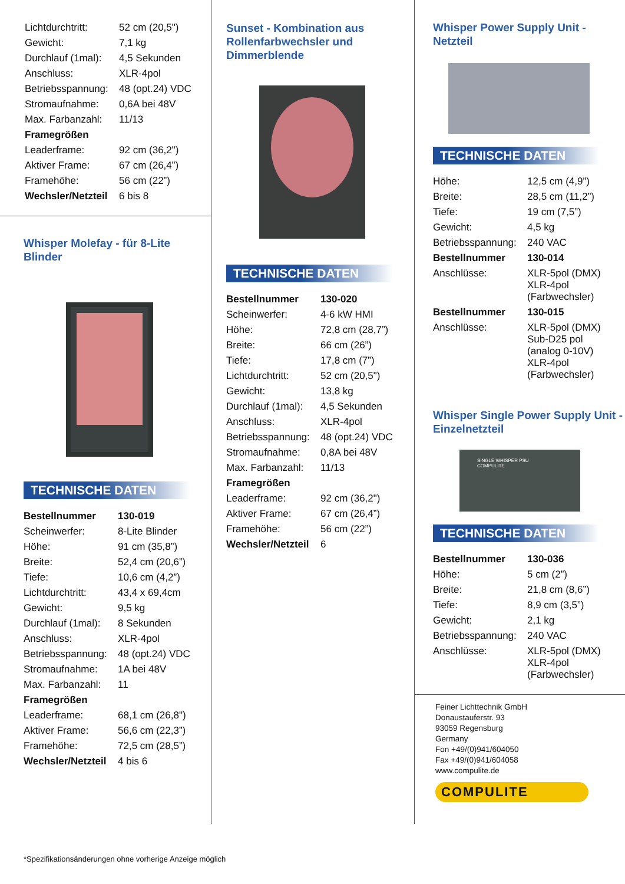| Lichtdurchtritt: | 52 cm (20,5") |
| Gewicht: | 7,1 kg |
| Durchlauf (1mal): | 4,5 Sekunden |
| Anschluss: | XLR-4pol |
| Betriebsspannung: | 48 (opt.24) VDC |
| Stromaufnahme: | 0,6A bei 48V |
| Max. Farbanzahl: | 11/13 |
| Framegrößen | |
| Leaderframe: | 92 cm (36,2") |
| Aktiver Frame: | 67 cm (26,4”) |
| Framehöhe: | 56 cm (22”) |
| Wechsler/Netzteil | 6 bis 8 |
Whisper Molefay - für 8-Lite Blinder
TECHNISCHE DATEN
| Bestellnummer | 130-019 |
| Scheinwerfer: | 8-Lite Blinder |
| Höhe: | 91 cm (35,8”) |
| Breite: | 52,4 cm (20,6”) |
| Tiefe: | 10,6 cm (4,2”) |
| Lichtdurchtritt: | 43,4 x 69,4cm |
| Gewicht: | 9,5 kg |
| Durchlauf (1mal): | 8 Sekunden |
| Anschluss: | XLR-4pol |
| Betriebsspannung: | 48 (opt.24) VDC |
| Stromaufnahme: | 1A bei 48V |
| Max. Farbanzahl: | 11 |
| Framegrößen | |
| Leaderframe: | 68,1 cm (26,8") |
| Aktiver Frame: | 56,6 cm (22,3”) |
| Framehöhe: | 72,5 cm (28,5”) |
| Wechsler/Netzteil | 4 bis 6 |
Sunset - Kombination aus
Rollenfarbwechsler und
Dimmerblende
TECHNISCHE DATEN
| Bestellnummer | 130-020 |
| Scheinwerfer: | 4-6 kW HMI |
| Höhe: | 72,8 cm (28,7”) |
| Breite: | 66 cm (26”) |
| Tiefe: | 17,8 cm (7”) |
| Lichtdurchtritt: | 52 cm (20,5") |
| Gewicht: | 13,8 kg |
| Durchlauf (1mal): | 4,5 Sekunden |
| Anschluss: | XLR-4pol |
| Betriebsspannung: | 48 (opt.24) VDC |
| Stromaufnahme: | 0,8A bei 48V |
| Max. Farbanzahl: | 11/13 |
| Framegrößen | |
| Leaderframe: | 92 cm (36,2") |
| Aktiver Frame: | 67 cm (26,4”) |
| Framehöhe: | 56 cm (22”) |
| Wechsler/Netzteil | 6 |
Whisper Power Supply Unit -
Netzteil
TECHNISCHE DATEN
| Höhe: | 12,5 cm (4,9”) |
| Breite: | 28,5 cm (11,2”) |
| Tiefe: | 19 cm (7,5”) |
| Gewicht: | 4,5 kg |
| Betriebsspannung: | 240 VAC |
| Bestellnummer | 130-014 |
| Anschlüsse: | XLR-5pol (DMX) XLR-4pol (Farbwechsler) |
| Bestellnummer | 130-015 |
| Anschlüsse: | XLR-5pol (DMX) Sub-D25 pol (analog 0-10V) XLR-4pol (Farbwechsler) |
Whisper Single Power Supply Unit -
Einzelnetzteil
SINGLE WHISPER PSU
COMPULITE
TECHNISCHE DATEN
| Bestellnummer | 130-036 |
| Höhe: | 5 cm (2”) |
| Breite: | 21,8 cm (8,6”) |
| Tiefe: | 8,9 cm (3,5”) |
| Gewicht: | 2,1 kg |
| Betriebsspannung: | 240 VAC |
| Anschlüsse: | XLR-5pol (DMX) XLR-4pol (Farbwechsler) |
Feiner Lichttechnik GmbH
Donaustauferstr. 93
93059 Regensburg
Germany
Fon +49/(0)941/604050
Fax +49/(0)941/604058
www.compulite.de
COMPULITE
*Spezifikationsänderungen ohne vorherige Anzeige möglich